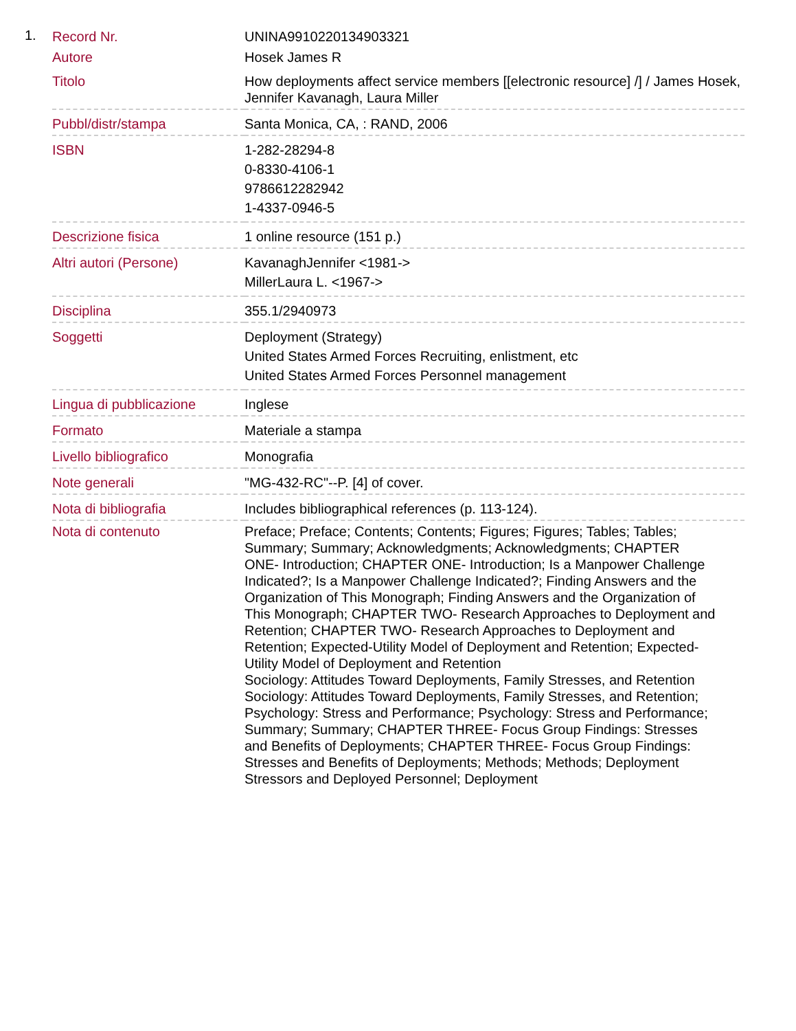1.
| Record Nr. | UNINA9910220134903321 |
| Autore | Hosek James R |
| Titolo | How deployments affect service members [[electronic resource] /] / James Hosek, Jennifer Kavanagh, Laura Miller |
| Pubbl/distr/stampa | Santa Monica, CA, : RAND, 2006 |
| ISBN | 1-282-28294-8 0-8330-4106-1 9786612282942 1-4337-0946-5 |
| Descrizione fisica | 1 online resource (151 p.) |
| Altri autori (Persone) | KavanaghJennifer <1981-> MillerLaura L. <1967-> |
| Disciplina | 355.1/2940973 |
| Soggetti | Deployment (Strategy) United States Armed Forces Recruiting, enlistment, etc United States Armed Forces Personnel management |
| Lingua di pubblicazione | Inglese |
| Formato | Materiale a stampa |
| Livello bibliografico | Monografia |
| Note generali | "MG-432-RC"--P. [4] of cover. |
| Nota di bibliografia | Includes bibliographical references (p. 113-124). |
| Nota di contenuto | Preface; Preface; Contents; Contents; Figures; Figures; Tables; Tables; Summary; Summary; Acknowledgments; Acknowledgments; CHAPTER ONE- Introduction; CHAPTER ONE- Introduction; Is a Manpower Challenge Indicated?; Is a Manpower Challenge Indicated?; Finding Answers and the Organization of This Monograph; Finding Answers and the Organization of This Monograph; CHAPTER TWO- Research Approaches to Deployment and Retention; CHAPTER TWO- Research Approaches to Deployment and Retention; Expected-Utility Model of Deployment and Retention; Expected-Utility Model of Deployment and Retention Sociology: Attitudes Toward Deployments, Family Stresses, and Retention Sociology: Attitudes Toward Deployments, Family Stresses, and Retention; Psychology: Stress and Performance; Psychology: Stress and Performance; Summary; Summary; CHAPTER THREE- Focus Group Findings: Stresses and Benefits of Deployments; CHAPTER THREE- Focus Group Findings: Stresses and Benefits of Deployments; Methods; Methods; Deployment Stressors and Deployed Personnel; Deployment |